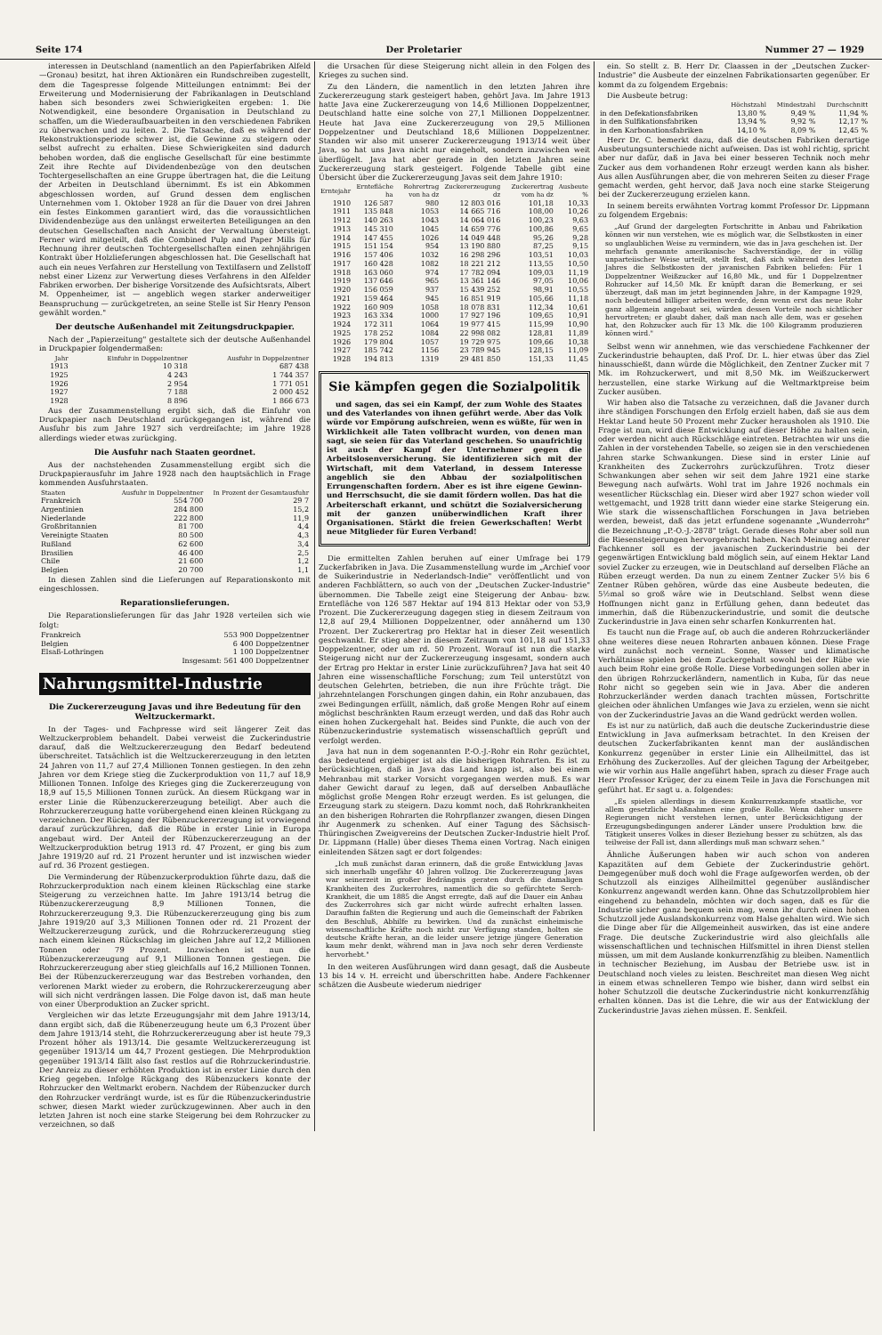Seite 174 Der Proletarier Nummer 27 — 1929
interessen in Deutschland (namentlich an den Papierfabriken Alfeld—Gronau) besitzt, hat ihren Aktionären ein Rundschreiben zugestellt, dem die Tagespresse folgende Mitteilungen entnimmt: Bei der Erweiterung und Modernisierung der Fabrikanlagen in Deutschland haben sich besonders zwei Schwierigkeiten ergeben: 1. Die Notwendigkeit, eine besondere Organisation in Deutschland zu schaffen, um die Wiederaufbauarbeiten in den verschiedenen Fabriken zu überwachen und zu leiten. 2. Die Tatsache, daß es während der Rekonstruktionsperiode schwer ist, die Gewinne zu steigern oder selbst aufrecht zu erhalten. Diese Schwierigkeiten sind dadurch behoben worden, daß die englische Gesellschaft für eine bestimmte Zeit ihre Rechte auf Dividendenbezüge von den deutschen Tochtergesellschaften an eine Gruppe übertragen hat, die die Leitung der Arbeiten in Deutschland übernimmt. Es ist ein Abkommen abgeschlossen worden, auf Grund dessen dem englischen Unternehmen vom 1. Oktober 1928 an für die Dauer von drei Jahren ein festes Einkommen garantiert wird, das die voraussichtlichen Dividendenbezüge aus den unlängst erweiterten Beteiligungen an den deutschen Gesellschaften nach Ansicht der Verwaltung übersteigt. Ferner wird mitgeteilt, daß die Combined Pulp and Paper Mills für Rechnung ihrer deutschen Tochtergesellschaften einen zehnjährigen Kontrakt über Holzlieferungen abgeschlossen hat. Die Gesellschaft hat auch ein neues Verfahren zur Herstellung von Textilfasern und Zellstoff nebst einer Lizenz zur Verwertung dieses Verfahrens in den Alfelder Fabriken erworben. Der bisherige Vorsitzende des Aufsichtsrats, Albert M. Oppenheimer, ist — angeblich wegen starker anderweitiger Beanspruchung — zurückgetreten, an seine Stelle ist Sir Henry Penson gewählt worden."
Der deutsche Außenhandel mit Zeitungsdruckpapier.
Nach der „Papierzeitung" gestaltete sich der deutsche Außenhandel in Druckpapier folgendermaßen:
| Jahr | Einfuhr in Doppelzentner | Ausfuhr in Doppelzentner |
| --- | --- | --- |
| 1913 | 10 318 | 687 438 |
| 1925 | 4 243 | 1 744 357 |
| 1926 | 2 954 | 1 771 051 |
| 1927 | 7 188 | 2 000 452 |
| 1928 | 8 896 | 1 866 673 |
Aus der Zusammenstellung ergibt sich, daß die Einfuhr von Druckpapier nach Deutschland zurückgegangen ist, während die Ausfuhr bis zum Jahre 1927 sich verdreifachte; im Jahre 1928 allerdings wieder etwas zurückging.
Die Ausfuhr nach Staaten geordnet.
Aus der nachstehenden Zusammenstellung ergibt sich die Druckpapierausfuhr im Jahre 1928 nach den hauptsächlich in Frage kommenden Ausfuhrstaaten.
| Staaten | Ausfuhr in Doppelzentner | In Prozent der Gesamtausfuhr |
| --- | --- | --- |
| Frankreich | 554 700 | 29 7 |
| Argentinien | 284 800 | 15,2 |
| Niederlande | 222 800 | 11,9 |
| Großbritannien | 81 700 | 4,4 |
| Vereinigte Staaten | 80 500 | 4,3 |
| Rußland | 62 600 | 3,4 |
| Brasilien | 46 400 | 2,5 |
| Chile | 21 600 | 1,2 |
| Belgien | 20 700 | 1,1 |
In diesen Zahlen sind die Lieferungen auf Reparationskonto mit eingeschlossen.
Reparationslieferungen.
Die Reparationslieferungen für das Jahr 1928 verteilen sich wie folgt:
| Frankreich | 553 900 Doppelzentner |
| Belgien | 6 400 Doppelzentner |
| Elsaß-Lothringen | 1 100 Doppelzentner |
| | Insgesamt: 561 400 Doppelzentner |
Nahrungsmittel-Industrie
Die Zuckererzeugung Javas und ihre Bedeutung für den Weltzuckermarkt.
In der Tages- und Fachpresse wird seit längerer Zeit das Weltzuckerproblem behandelt. Dabei verweist die Zuckerindustrie darauf, daß die Weltzuckererzeugung den Bedarf bedeutend überschreitet. Tatsächlich ist die Weltzuckererzeugung in den letzten 24 Jahren von 11,7 auf 27,4 Millionen Tonnen gestiegen. In den zehn Jahren vor dem Kriege stieg die Zuckerproduktion von 11,7 auf 18,9 Millionen Tonnen. Infolge des Krieges ging die Zuckererzeugung von 18,9 auf 15,5 Millionen Tonnen zurück. An diesem Rückgang war in erster Linie die Rübenzuckererzeugung beteiligt. Aber auch die Rohrzuckererzeugung hatte vorübergehend einen kleinen Rückgang zu verzeichnen. Der Rückgang der Rübenzuckererzeugung ist vorwiegend darauf zurückzuführen, daß die Rübe in erster Linie in Europa angebaut wird. Der Anteil der Rübenzuckererzeugung an der Weltzuckerproduktion betrug 1913 rd. 47 Prozent, er ging bis zum Jahre 1919/20 auf rd. 21 Prozent herunter und ist inzwischen wieder auf rd. 36 Prozent gestiegen.
Die Verminderung der Rübenzuckerproduktion führte dazu, daß die Rohrzuckerproduktion nach einem kleinen Rückschlag eine starke Steigerung zu verzeichnen hatte. Im Jahre 1913/14 betrug die Rübenzuckererzeugung 8,9 Millionen Tonnen, die Rohrzuckererzeugung 9,3. Die Rübenzuckererzeugung ging bis zum Jahre 1919/20 auf 3,3 Millionen Tonnen oder rd. 21 Prozent der Weltzuckererzeugung zurück, und die Rohrzuckererzeugung stieg nach einem kleinen Rückschlag im gleichen Jahre auf 12,2 Millionen Tonnen oder 79 Prozent. Inzwischen ist nun die Rübenzuckererzeugung auf 9,1 Millionen Tonnen gestiegen. Die Rohrzuckererzeugung aber stieg gleichfalls auf 16,2 Millionen Tonnen. Bei der Rübenzuckererzeugung war das Bestreben vorhanden, den verlorenen Markt wieder zu erobern, die Rohrzuckererzeugung aber will sich nicht verdrängen lassen. Die Folge davon ist, daß man heute von einer Überproduktion an Zucker spricht.
Vergleichen wir das letzte Erzeugungsjahr mit dem Jahre 1913/14, dann ergibt sich, daß die Rübenerzeugung heute um 6,3 Prozent über dem Jahre 1913/14 steht, die Rohrzuckererzeugung aber ist heute 79,3 Prozent höher als 1913/14. Die gesamte Weltzuckererzeugung ist gegenüber 1913/14 um 44,7 Prozent gestiegen. Die Mehrproduktion gegenüber 1913/14 fällt also fast restlos auf die Rohrzuckerindustrie. Der Anreiz zu dieser erhöhten Produktion ist in erster Linie durch den Krieg gegeben. Infolge Rückgang des Rübenzuckers konnte der Rohrzucker den Weltmarkt erobern. Nachdem der Rübenzucker durch den Rohrzucker verdrängt wurde, ist es für die Rübenzuckerindustrie schwer, diesen Markt wieder zurückzugewinnen. Aber auch in den letzten Jahren ist noch eine starke Steigerung bei dem Rohrzucker zu verzeichnen, so daß
die Ursachen für diese Steigerung nicht allein in den Folgen des Krieges zu suchen sind.
Zu den Ländern, die namentlich in den letzten Jahren ihre Zuckererzeugung stark gesteigert haben, gehört Java. Im Jahre 1913 hatte Java eine Zuckererzeugung von 14,6 Millionen Doppelzentner, Deutschland hatte eine solche von 27,1 Millionen Doppelzentner. Heute hat Java eine Zuckererzeugung von 29,5 Millionen Doppelzentner und Deutschland 18,6 Millionen Doppelzentner. Standen wir also mit unserer Zuckererzeugung 1913/14 weit über Java, so hat uns Java nicht nur eingeholt, sondern inzwischen weit überflügelt. Java hat aber gerade in den letzten Jahren seine Zuckererzeugung stark gesteigert. Folgende Tabelle gibt eine Übersicht über die Zuckererzeugung Javas seit dem Jahre 1910:
| Erntejahr | Erntefläche ha | Rohrertrag von ha dz | Zuckererzeugung dz | Zuckerertrag vom ha dz | Ausbeute % |
| --- | --- | --- | --- | --- | --- |
| 1910 | 126 587 | 980 | 12 803 016 | 101,18 | 10,33 |
| 1911 | 135 848 | 1053 | 14 665 716 | 108,00 | 10,26 |
| 1912 | 140 263 | 1043 | 14 064 016 | 100,23 | 9,63 |
| 1913 | 145 310 | 1045 | 14 659 776 | 100,86 | 9,65 |
| 1914 | 147 455 | 1026 | 14 049 448 | 95,26 | 9,28 |
| 1915 | 151 154 | 954 | 13 190 880 | 87,25 | 9,15 |
| 1916 | 157 406 | 1032 | 16 298 296 | 103,51 | 10,03 |
| 1917 | 160 428 | 1082 | 18 221 212 | 113,55 | 10,50 |
| 1918 | 163 060 | 974 | 17 782 094 | 109,03 | 11,19 |
| 1919 | 137 646 | 965 | 13 361 146 | 97,05 | 10,06 |
| 1920 | 156 059 | 937 | 15 439 252 | 98,91 | 10,55 |
| 1921 | 159 464 | 945 | 16 851 919 | 105,66 | 11,18 |
| 1922 | 160 909 | 1058 | 18 078 831 | 112,34 | 10,61 |
| 1923 | 163 334 | 1000 | 17 927 196 | 109,65 | 10,91 |
| 1924 | 172 311 | 1064 | 19 977 415 | 115,99 | 10,90 |
| 1925 | 178 252 | 1084 | 22 998 082 | 128,81 | 11,89 |
| 1926 | 179 804 | 1057 | 19 729 975 | 109,66 | 10,38 |
| 1927 | 185 742 | 1156 | 23 789 945 | 128,15 | 11,09 |
| 1928 | 194 813 | 1319 | 29 481 850 | 151,33 | 11,45 |
Sie kämpfen gegen die Sozialpolitik
und sagen, das sei ein Kampf, der zum Wohle des Staates und des Vaterlandes von ihnen geführt werde. Aber das Volk würde vor Empörung aufschreien, wenn es wüßte, für wen in Wirklichkeit alle Taten vollbracht wurden, von denen man sagt, sie seien für das Vaterland geschehen. So unaufrichtig ist auch der Kampf der Unternehmer gegen die Arbeitslosenversicherung. Sie identifizieren sich mit der Wirtschaft, mit dem Vaterland, in dessem Interesse angeblich sie den Abbau der sozialpolitischen Errungenschaften fordern. Aber es ist ihre eigene Gewinn- und Herrschsucht, die sie damit fördern wollen. Das hat die Arbeiterschaft erkannt, und schützt die Sozialversicherung mit der ganzen unüberwindlichen Kraft ihrer Organisationen. Stärkt die freien Gewerkschaften! Werbt neue Mitglieder für Euren Verband!
Die ermittelten Zahlen beruhen auf einer Umfrage bei 179 Zuckerfabriken in Java. Die Zusammenstellung wurde im „Archief voor de Suikerindustrie in Nederlandsch-Indie" veröffentlicht und von anderen Fachblättern, so auch von der „Deutschen Zucker-Industrie" übernommen. Die Tabelle zeigt eine Steigerung der Anbau- bzw. Erntefläche von 126 587 Hektar auf 194 813 Hektar oder von 53,9 Prozent. Die Zuckererzeugung dagegen stieg in diesem Zeitraum von 12,8 auf 29,4 Millionen Doppelzentner, oder annähernd um 130 Prozent. Der Zuckerertrag pro Hektar hat in dieser Zeit wesentlich geschwankt. Er stieg aber in diesem Zeitraum von 101,18 auf 151,33 Doppelzentner, oder um rd. 50 Prozent. Worauf ist nun die starke Steigerung nicht nur der Zuckererzeugung insgesamt, sondern auch der Ertrag pro Hektar in erster Linie zurückzuführen? Java hat seit 40 Jahren eine wissenschaftliche Forschung; zum Teil unterstützt von deutschen Gelehrten, betrieben, die nun ihre Früchte trägt. Die jahrzehntelangen Forschungen gingen dahin, ein Rohr anzubauen, das zwei Bedingungen erfüllt, nämlich, daß große Mengen Rohr auf einem möglichst beschränkten Raum erzeugt werden, und daß das Rohr auch einen hohen Zuckergehalt hat. Beides sind Punkte, die auch von der Rübenzuckerindustrie systematisch wissenschaftlich geprüft und verfolgt werden.
Java hat nun in dem sogenannten P.-O.-J.-Rohr ein Rohr gezüchtet, das bedeutend ergiebiger ist als die bisherigen Rohrarten. Es ist zu berücksichtigen, daß in Java das Land knapp ist, also bei einem Mehranbau mit starker Vorsicht vorgegangen werden muß. Es war daher Gewicht darauf zu legen, daß auf derselben Anbaufläche möglichst große Mengen Rohr erzeugt werden. Es ist gelungen, die Erzeugung stark zu steigern. Dazu kommt noch, daß Rohrkrankheiten an den bisherigen Rohrarten die Rohrpflanzer zwangen, diesen Dingen ihr Augenmerk zu schenken. Auf einer Tagung des Sächsisch-Thüringischen Zweigvereins der Deutschen Zucker-Industrie hielt Prof. Dr. Lippmann (Halle) über dieses Thema einen Vortrag. Nach einigen einleitenden Sätzen sagt er dort folgendes:
„Ich muß zunächst daran erinnern, daß die große Entwicklung Javas sich innerhalb ungefähr 40 Jahren vollzog. Die Zuckererzeugung Javas war seinerzeit in großer Bedrängnis geraten durch die damaligen Krankheiten des Zuckerrohres, namentlich die so gefürchtete Serch-Krankheit, die um 1885 die Angst erregte, daß auf die Dauer ein Anbau des Zuckerrohres sich gar nicht würde aufrecht erhalten lassen. Daraufhin faßten die Regierung und auch die Gemeinschaft der Fabriken den Beschluß, Abhilfe zu bewirken. Und da zunächst einheimische wissenschaftliche Kräfte noch nicht zur Verfügung standen, holten sie deutsche Kräfte heran, an die leider unsere jetzige jüngere Generation kaum mehr denkt, während man in Java noch sehr deren Verdienste hervorhebt."
In den weiteren Ausführungen wird dann gesagt, daß die Ausbeute 13 bis 14 v. H. erreicht und überschritten habe. Andere Fachkenner schätzen die Ausbeute wiederum niedriger
ein. So stellt z. B. Herr Dr. Claassen in der „Deutschen Zucker-Industrie" die Ausbeute der einzelnen Fabrikationsarten gegenüber. Er kommt da zu folgendem Ergebnis:
Die Ausbeute betrug:
| | Höchstzahl | Mindestzahl | Durchschnitt |
| --- | --- | --- | --- |
| in den Defekationsfabriken | 13,80 % | 9,49 % | 11,94 % |
| in den Sulfikationsfabriken | 13,94 % | 9,92 % | 12,17 % |
| in den Karbonationsfabriken | 14,10 % | 8,09 % | 12,45 % |
Herr Dr. C. bemerkt dazu, daß die deutschen Fabriken derartige Ausbeutungsunterschiede nicht aufweisen. Das ist wohl richtig, spricht aber nur dafür, daß in Java bei einer besseren Technik noch mehr Zucker aus dem vorhandenen Rohr erzeugt werden kann als bisher. Aus allen Ausführungen aber, die von mehreren Seiten zu dieser Frage gemacht werden, geht hervor, daß Java noch eine starke Steigerung bei der Zuckererzeugung erzielen kann.
In seinem bereits erwähnten Vortrag kommt Professor Dr. Lippmann zu folgendem Ergebnis:
„Auf Grund der dargelegten Fortschritte in Anbau und Fabrikation können wir nun verstehen, wie es möglich war, die Selbstkosten in einer so unglaublichen Weise zu vermindern, wie das in Java geschehen ist. Der mehrfach genannte amerikanische Sachverständige, der in völlig unparteiischer Weise urteilt, stellt fest, daß sich während des letzten Jahres die Selbstkosten der javanischen Fabriken beliefen: Für 1 Doppelzentner Weißzucker auf 16,80 Mk., und für 1 Doppelzentner Rohzucker auf 14,50 Mk. Er knüpft daran die Bemerkung, er sei überzeugt, daß man im jetzt beginnenden Jahre, in der Kampagne 1929, noch bedeutend billiger arbeiten werde, denn wenn erst das neue Rohr ganz allgemein angebaut sei, würden dessen Vorteile noch sichtlicher hervortreten; er glaubt daher, daß man nach alle dem, was er gesehen hat, den Rohzucker auch für 13 Mk. die 100 Kilogramm produzieren können wird."
Selbst wenn wir annehmen, wie das verschiedene Fachkenner der Zuckerindustrie behaupten, daß Prof. Dr. L. hier etwas über das Ziel hinausschießt, dann würde die Möglichkeit, den Zentner Zucker mit 7 Mk. im Rohzuckerwert, und mit 8,50 Mk. im Weißzuckerwert herzustellen, eine starke Wirkung auf die Weltmarktpreise beim Zucker ausüben.
Wir haben also die Tatsache zu verzeichnen, daß die Javaner durch ihre ständigen Forschungen den Erfolg erzielt haben, daß sie aus dem Hektar Land heute 50 Prozent mehr Zucker herausholen als 1910. Die Frage ist nun, wird diese Entwicklung auf dieser Höhe zu halten sein, oder werden nicht auch Rückschläge eintreten. Betrachten wir uns die Zahlen in der vorstehenden Tabelle, so zeigen sie in den verschiedenen Jahren starke Schwankungen. Diese sind in erster Linie auf Krankheiten des Zuckerrohrs zurückzuführen. Trotz dieser Schwankungen aber sehen wir seit dem Jahre 1921 eine starke Bewegung nach aufwärts. Wohl trat im Jahre 1926 nochmals ein wesentlicher Rückschlag ein. Dieser wird aber 1927 schon wieder voll wettgemacht, und 1928 tritt dann wieder eine starke Steigerung ein. Wie stark die wissenschaftlichen Forschungen in Java betrieben werden, beweist, daß das jetzt erfundene sogenannte „Wunderrohr" die Bezeichnung „P.-O.-J.-2878" trägt. Gerade dieses Rohr aber soll nun die Riesensteigerungen hervorgebracht haben. Nach Meinung anderer Fachkenner soll es der javanischen Zuckerindustrie bei der gegenwärtigen Entwicklung bald möglich sein, auf einem Hektar Land soviel Zucker zu erzeugen, wie in Deutschland auf derselben Fläche an Rüben erzeugt werden. Da nun zu einem Zentner Zucker 5½ bis 6 Zentner Rüben gehören, würde das eine Ausbeute bedeuten, die 5½mal so groß wäre wie in Deutschland. Selbst wenn diese Hoffnungen nicht ganz in Erfüllung gehen, dann bedeutet das immerhin, daß die Rübenzuckerindustrie, und somit die deutsche Zuckerindustrie in Java einen sehr scharfen Konkurrenten hat.
Es taucht nun die Frage auf, ob auch die anderen Rohrzuckerländer ohne weiteres diese neuen Rohrarten anbauen können. Diese Frage wird zunächst noch verneint. Sonne, Wasser und klimatische Verhältnisse spielen bei dem Zuckergehalt sowohl bei der Rübe wie auch beim Rohr eine große Rolle. Diese Vorbedingungen sollen aber in den übrigen Rohrzuckerländern, namentlich in Kuba, für das neue Rohr nicht so gegeben sein wie in Java. Aber die anderen Rohrzuckerländer werden danach trachten müssen, Fortschritte gleichen oder ähnlichen Umfanges wie Java zu erzielen, wenn sie nicht von der Zuckerindustrie Javas an die Wand gedrückt werden wollen.
Es ist nur zu natürlich, daß auch die deutsche Zuckerindustrie diese Entwicklung in Java aufmerksam betrachtet. In den Kreisen der deutschen Zuckerfabrikanten kennt man der ausländischen Konkurrenz gegenüber in erster Linie ein Allheilmittel, das ist Erhöhung des Zuckerzolles. Auf der gleichen Tagung der Arbeitgeber, wie wir vorhin aus Halle angeführt haben, sprach zu dieser Frage auch Herr Professor Krüger, der zu einem Teile in Java die Forschungen mit geführt hat. Er sagt u. a. folgendes:
„Es spielen allerdings in diesem Konkurrenzkampfe staatliche, vor allem gesetzliche Maßnahmen eine große Rolle. Wenn daher unsere Regierungen nicht verstehen lernen, unter Berücksichtigung der Erzeugungsbedingungen anderer Länder unsere Produktion bzw. die Tätigkeit unseres Volkes in dieser Beziehung besser zu schützen, als das teilweise der Fall ist, dann allerdings muß man schwarz sehen."
Ähnliche Äußerungen haben wir auch schon von anderen Kapazitäten auf dem Gebiete der Zuckerindustrie gehört. Demgegenüber muß doch wohl die Frage aufgeworfen werden, ob der Schutzzoll als einziges Allheilmittel gegenüber ausländischer Konkurrenz angewandt werden kann. Ohne das Schutzzollproblem hier eingehend zu behandeln, möchten wir doch sagen, daß es für die Industrie sicher ganz bequem sein mag, wenn ihr durch einen hohen Schutzzoll jede Auslandskonkurrenz vom Halse gehalten wird. Wie sich die Dinge aber für die Allgemeinheit auswirken, das ist eine andere Frage. Die deutsche Zuckerindustrie wird also gleichfalls alle wissenschaftlichen und technischen Hilfsmittel in ihren Dienst stellen müssen, um mit dem Auslande konkurrenzfähig zu bleiben. Namentlich in technischer Beziehung, im Ausbau der Betriebe usw. ist in Deutschland noch vieles zu leisten. Beschreitet man diesen Weg nicht in einem etwas schnelleren Tempo wie bisher, dann wird selbst ein hoher Schutzzoll die deutsche Zuckerindustrie nicht konkurrenzfähig erhalten können. Das ist die Lehre, die wir aus der Entwicklung der Zuckerindustrie Javas ziehen müssen. E. Senkfeil.